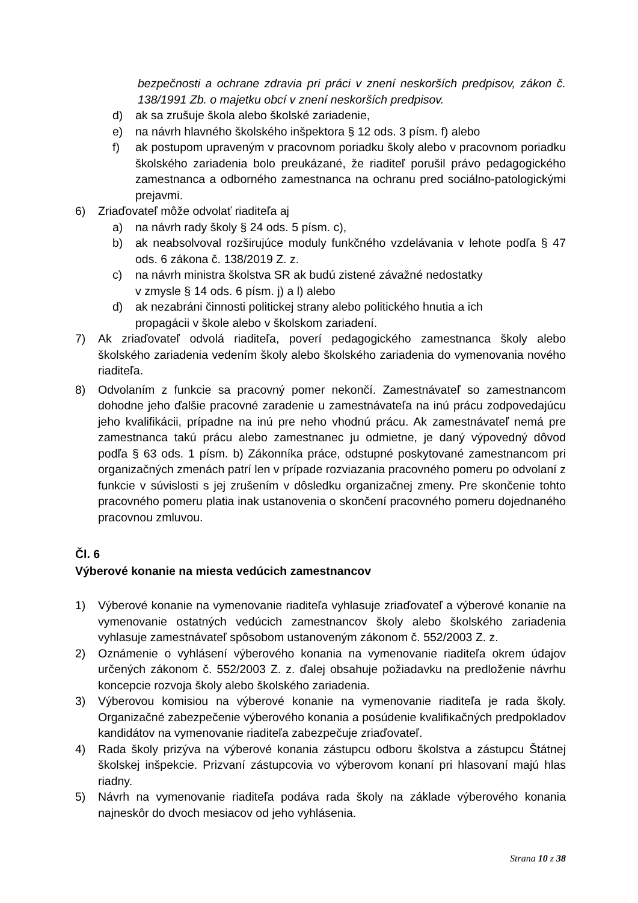bezpečnosti a ochrane zdravia pri práci v znení neskorších predpisov, zákon č. 138/1991 Zb. o majetku obcí v znení neskorších predpisov.
d) ak sa zrušuje škola alebo školské zariadenie,
e) na návrh hlavného školského inšpektora § 12 ods. 3 písm. f) alebo
f) ak postupom upraveným v pracovnom poriadku školy alebo v pracovnom poriadku školského zariadenia bolo preukázané, že riaditeľ porušil právo pedagogického zamestnanca a odborného zamestnanca na ochranu pred sociálno-patologickými prejavmi.
6) Zriaďovateľ môže odvolať riaditeľa aj
a) na návrh rady školy § 24 ods. 5 písm. c),
b) ak neabsolvoval rozširujúce moduly funkčného vzdelávania v lehote podľa § 47 ods. 6 zákona č. 138/2019 Z. z.
c) na návrh ministra školstva SR ak budú zistené závažné nedostatky
v zmysle § 14 ods. 6 písm. j) a l) alebo
d) ak nezabráni činnosti politickej strany alebo politického hnutia a ich
propagácii v škole alebo v školskom zariadení.
7) Ak zriaďovateľ odvolá riaditeľa, poverí pedagogického zamestnanca školy alebo školského zariadenia vedením školy alebo školského zariadenia do vymenovania nového riaditeľa.
8) Odvolaním z funkcie sa pracovný pomer nekončí. Zamestnávateľ so zamestnancom dohodne jeho ďalšie pracovné zaradenie u zamestnávateľa na inú prácu zodpovedajúcu jeho kvalifikácii, prípadne na inú pre neho vhodnú prácu. Ak zamestnávateľ nemá pre zamestnanca takú prácu alebo zamestnanec ju odmietne, je daný výpovedný dôvod podľa § 63 ods. 1 písm. b) Zákonníka práce, odstupné poskytované zamestnancom pri organizačných zmenách patrí len v prípade rozviazania pracovného pomeru po odvolaní z funkcie v súvislosti s jej zrušením v dôsledku organizačnej zmeny. Pre skončenie tohto pracovného pomeru platia inak ustanovenia o skončení pracovného pomeru dojednaného pracovnou zmluvou.
Čl. 6
Výberové konanie na miesta vedúcich zamestnancov
1) Výberové konanie na vymenovanie riaditeľa vyhlasuje zriaďovateľ a výberové konanie na vymenovanie ostatných vedúcich zamestnancov školy alebo školského zariadenia vyhlasuje zamestnávateľ spôsobom ustanoveným zákonom č. 552/2003 Z. z.
2) Oznámenie o vyhlásení výberového konania na vymenovanie riaditeľa okrem údajov určených zákonom č. 552/2003 Z. z. ďalej obsahuje požiadavku na predloženie návrhu koncepcie rozvoja školy alebo školského zariadenia.
3) Výberovou komisiou na výberové konanie na vymenovanie riaditeľa je rada školy. Organizačné zabezpečenie výberového konania a posúdenie kvalifikačných predpokladov kandidátov na vymenovanie riaditeľa zabezpečuje zriaďovateľ.
4) Rada školy prizýva na výberové konania zástupcu odboru školstva a zástupcu Štátnej školskej inšpekcie. Prizvaní zástupcovia vo výberovom konaní pri hlasovaní majú hlas riadny.
5) Návrh na vymenovanie riaditeľa podáva rada školy na základe výberového konania najneskôr do dvoch mesiacov od jeho vyhlásenia.
Strana 10 z 38